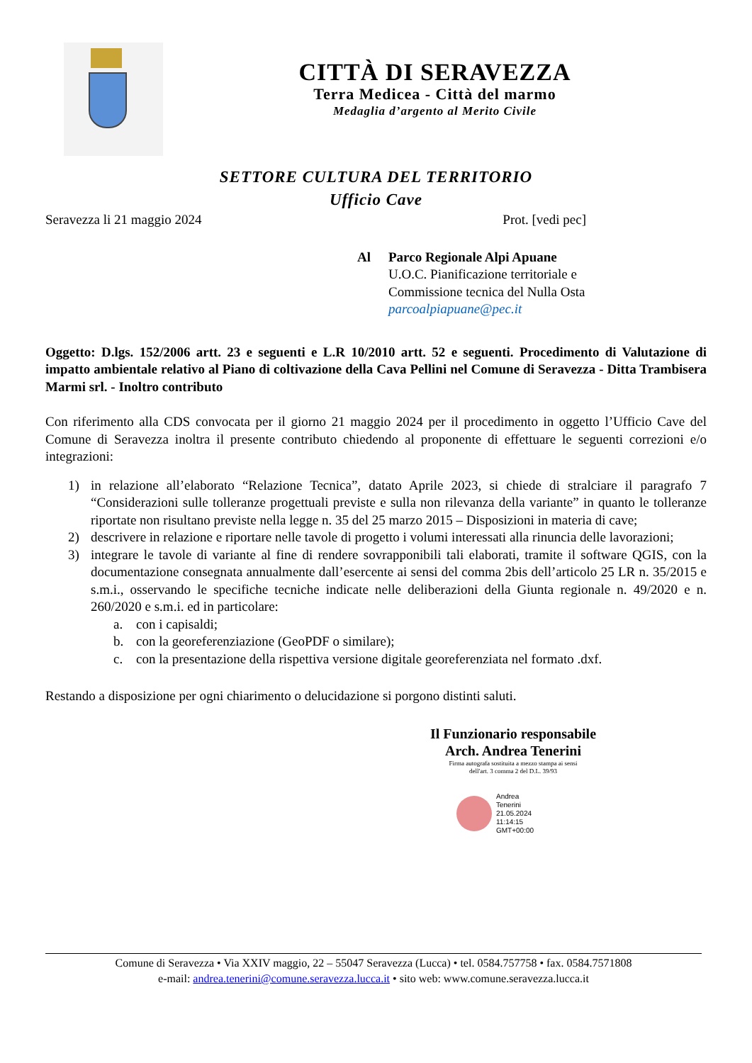CITTÀ DI SERAVEZZA
Terra Medicea - Città del marmo
Medaglia d’argento al Merito Civile
SETTORE CULTURA DEL TERRITORIO
Ufficio Cave
Seravezza li 21 maggio 2024 Prot. [vedi pec]
Al Parco Regionale Alpi Apuane
U.O.C. Pianificazione territoriale e
Commissione tecnica del Nulla Osta
parcoalpiapuane@pec.it
Oggetto: D.lgs. 152/2006 artt. 23 e seguenti e L.R 10/2010 artt. 52 e seguenti. Procedimento di Valutazione di impatto ambientale relativo al Piano di coltivazione della Cava Pellini nel Comune di Seravezza - Ditta Trambisera Marmi srl. - Inoltro contributo
Con riferimento alla CDS convocata per il giorno 21 maggio 2024 per il procedimento in oggetto l’Ufficio Cave del Comune di Seravezza inoltra il presente contributo chiedendo al proponente di effettuare le seguenti correzioni e/o integrazioni:
1) in relazione all’elaborato “Relazione Tecnica”, datato Aprile 2023, si chiede di stralciare il paragrafo 7 “Considerazioni sulle tolleranze progettuali previste e sulla non rilevanza della variante” in quanto le tolleranze riportate non risultano previste nella legge n. 35 del 25 marzo 2015 – Disposizioni in materia di cave;
2) descrivere in relazione e riportare nelle tavole di progetto i volumi interessati alla rinuncia delle lavorazioni;
3) integrare le tavole di variante al fine di rendere sovrapponibili tali elaborati, tramite il software QGIS, con la documentazione consegnata annualmente dall’esercente ai sensi del comma 2bis dell’articolo 25 LR n. 35/2015 e s.m.i., osservando le specifiche tecniche indicate nelle deliberazioni della Giunta regionale n. 49/2020 e n. 260/2020 e s.m.i. ed in particolare:
a. con i capisaldi;
b. con la georeferenziazione (GeoPDF o similare);
c. con la presentazione della rispettiva versione digitale georeferenziata nel formato .dxf.
Restando a disposizione per ogni chiarimento o delucidazione si porgono distinti saluti.
Il Funzionario responsabile
Arch. Andrea Tenerini
Firma autografa sostituita a mezzo stampa ai sensi
dell'art. 3 comma 2 del D.L. 39/93
Andrea
Tenerini
21.05.2024
11:14:15
GMT+00:00
Comune di Seravezza • Via XXIV maggio, 22 – 55047 Seravezza (Lucca) • tel. 0584.757758 • fax. 0584.7571808
e-mail: andrea.tenerini@comune.seravezza.lucca.it • sito web: www.comune.seravezza.lucca.it